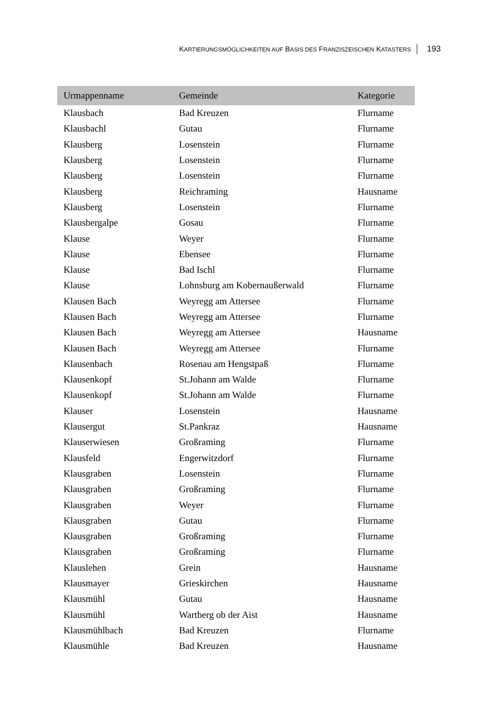KARTIERUNGSMÖGLICHKEITEN AUF BASIS DES FRANZISZEISCHEN KATASTERS 193
| Urmappenname | Gemeinde | Kategorie |
| --- | --- | --- |
| Klausbach | Bad Kreuzen | Flurname |
| Klausbachl | Gutau | Flurname |
| Klausberg | Losenstein | Flurname |
| Klausberg | Losenstein | Flurname |
| Klausberg | Losenstein | Flurname |
| Klausberg | Reichraming | Hausname |
| Klausberg | Losenstein | Flurname |
| Klausbergalpe | Gosau | Flurname |
| Klause | Weyer | Flurname |
| Klause | Ebensee | Flurname |
| Klause | Bad Ischl | Flurname |
| Klause | Lohnsburg am Kobernaußerwald | Flurname |
| Klausen Bach | Weyregg am Attersee | Flurname |
| Klausen Bach | Weyregg am Attersee | Flurname |
| Klausen Bach | Weyregg am Attersee | Hausname |
| Klausen Bach | Weyregg am Attersee | Flurname |
| Klausenbach | Rosenau am Hengstpaß | Flurname |
| Klausenkopf | St.Johann am Walde | Flurname |
| Klausenkopf | St.Johann am Walde | Flurname |
| Klauser | Losenstein | Hausname |
| Klausergut | St.Pankraz | Hausname |
| Klauserwiesen | Großraming | Flurname |
| Klausfeld | Engerwitzdorf | Flurname |
| Klausgraben | Losenstein | Flurname |
| Klausgraben | Großraming | Flurname |
| Klausgraben | Weyer | Flurname |
| Klausgraben | Gutau | Flurname |
| Klausgraben | Großraming | Flurname |
| Klausgraben | Großraming | Flurname |
| Klauslehen | Grein | Hausname |
| Klausmayer | Grieskirchen | Hausname |
| Klausmühl | Gutau | Hausname |
| Klausmühl | Wartberg ob der Aist | Hausname |
| Klausmühlbach | Bad Kreuzen | Flurname |
| Klausmühle | Bad Kreuzen | Hausname |